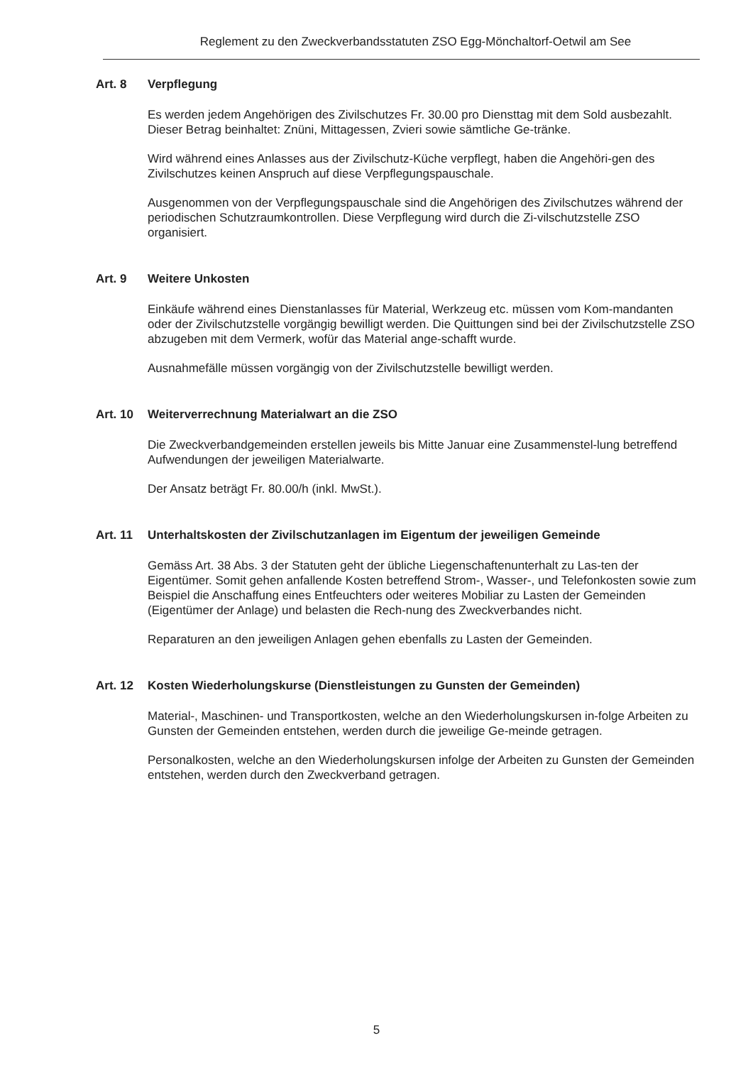Reglement zu den Zweckverbandsstatuten ZSO Egg-Mönchaltorf-Oetwil am See
Art. 8 Verpflegung
Es werden jedem Angehörigen des Zivilschutzes Fr. 30.00 pro Diensttag mit dem Sold ausbezahlt. Dieser Betrag beinhaltet: Znüni, Mittagessen, Zvieri sowie sämtliche Ge-tränke.
Wird während eines Anlasses aus der Zivilschutz-Küche verpflegt, haben die Angehöri-gen des Zivilschutzes keinen Anspruch auf diese Verpflegungspauschale.
Ausgenommen von der Verpflegungspauschale sind die Angehörigen des Zivilschutzes während der periodischen Schutzraumkontrollen. Diese Verpflegung wird durch die Zi-vilschutzstelle ZSO organisiert.
Art. 9 Weitere Unkosten
Einkäufe während eines Dienstanlasses für Material, Werkzeug etc. müssen vom Kom-mandanten oder der Zivilschutzstelle vorgängig bewilligt werden. Die Quittungen sind bei der Zivilschutzstelle ZSO abzugeben mit dem Vermerk, wofür das Material ange-schafft wurde.
Ausnahmefälle müssen vorgängig von der Zivilschutzstelle bewilligt werden.
Art. 10 Weiterverrechnung Materialwart an die ZSO
Die Zweckverbandgemeinden erstellen jeweils bis Mitte Januar eine Zusammenstel-lung betreffend Aufwendungen der jeweiligen Materialwarte.
Der Ansatz beträgt Fr. 80.00/h (inkl. MwSt.).
Art. 11 Unterhaltskosten der Zivilschutzanlagen im Eigentum der jeweiligen Gemeinde
Gemäss Art. 38 Abs. 3 der Statuten geht der übliche Liegenschaftenunterhalt zu Las-ten der Eigentümer. Somit gehen anfallende Kosten betreffend Strom-, Wasser-, und Telefonkosten sowie zum Beispiel die Anschaffung eines Entfeuchters oder weiteres Mobiliar zu Lasten der Gemeinden (Eigentümer der Anlage) und belasten die Rech-nung des Zweckverbandes nicht.
Reparaturen an den jeweiligen Anlagen gehen ebenfalls zu Lasten der Gemeinden.
Art. 12 Kosten Wiederholungskurse (Dienstleistungen zu Gunsten der Gemeinden)
Material-, Maschinen- und Transportkosten, welche an den Wiederholungskursen in-folge Arbeiten zu Gunsten der Gemeinden entstehen, werden durch die jeweilige Ge-meinde getragen.
Personalkosten, welche an den Wiederholungskursen infolge der Arbeiten zu Gunsten der Gemeinden entstehen, werden durch den Zweckverband getragen.
5